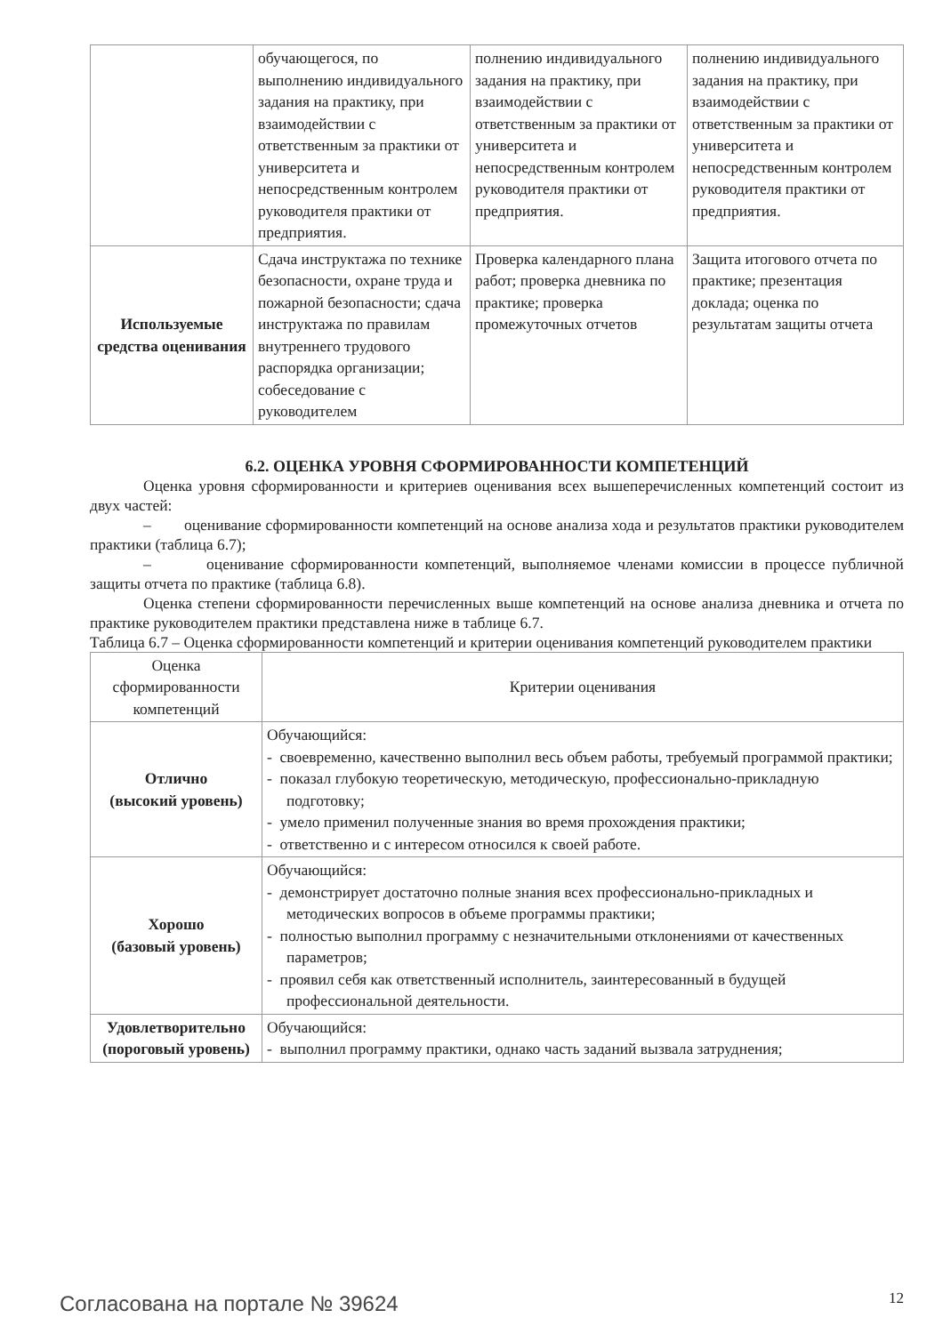| | обучающегося, по выполнению индивидуального задания на практику, при взаимодействии с ответственным за практики от университета и непосредственным контролем руководителя практики от предприятия. | полнению индивидуального задания на практику, при взаимодействии с ответственным за практики от университета и непосредственным контролем руководителя практики от предприятия. | полнению индивидуального задания на практику, при взаимодействии с ответственным за практики от университета и непосредственным контролем руководителя практики от предприятия. |
| Используемые средства оценивания | Сдача инструктажа по технике безопасности, охране труда и пожарной безопасности; сдача инструктажа по правилам внутреннего трудового распорядка организации; собеседование с руководителем | Проверка календарного плана работ; проверка дневника по практике; проверка промежуточных отчетов | Защита итогового отчета по практике; презентация доклада; оценка по результатам защиты отчета |
6.2. ОЦЕНКА УРОВНЯ СФОРМИРОВАННОСТИ КОМПЕТЕНЦИЙ
Оценка уровня сформированности и критериев оценивания всех вышеперечисленных компетенций состоит из двух частей:
– оценивание сформированности компетенций на основе анализа хода и результатов практики руководителем практики (таблица 6.7);
– оценивание сформированности компетенций, выполняемое членами комиссии в процессе публичной защиты отчета по практике (таблица 6.8).
Оценка степени сформированности перечисленных выше компетенций на основе анализа дневника и отчета по практике руководителем практики представлена ниже в таблице 6.7.
Таблица 6.7 – Оценка сформированности компетенций и критерии оценивания компетенций руководителем практики
| Оценка сформированности компетенций | Критерии оценивания |
| --- | --- |
| Отлично (высокий уровень) | Обучающийся: - своевременно, качественно выполнил весь объем работы, требуемый программой практики; - показал глубокую теоретическую, методическую, профессионально-прикладную подготовку; - умело применил полученные знания во время прохождения практики; - ответственно и с интересом относился к своей работе. |
| Хорошо (базовый уровень) | Обучающийся: - демонстрирует достаточно полные знания всех профессионально-прикладных и методических вопросов в объеме программы практики; - полностью выполнил программу с незначительными отклонениями от качественных параметров; - проявил себя как ответственный исполнитель, заинтересованный в будущей профессиональной деятельности. |
| Удовлетворительно (пороговый уровень) | Обучающийся: - выполнил программу практики, однако часть заданий вызвала затруднения; |
Согласована на портале № 39624 12